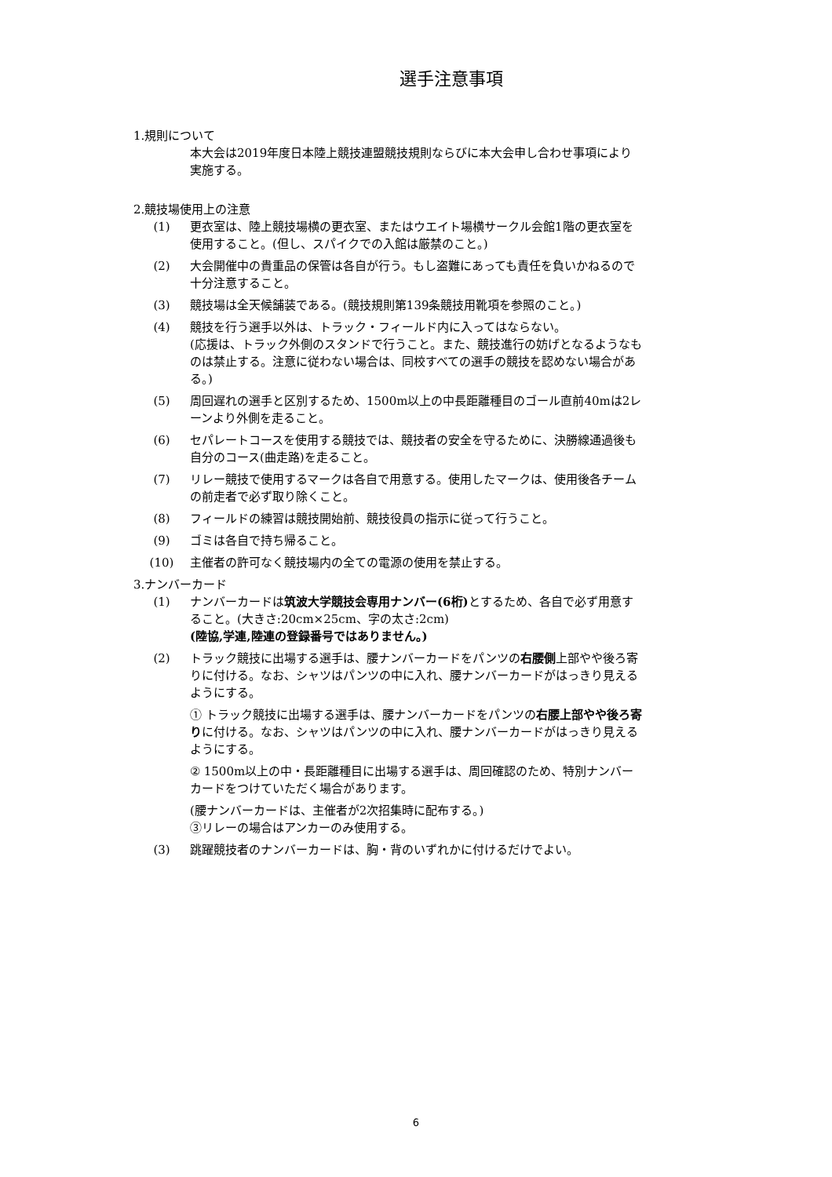選手注意事項
1.規則について
本大会は2019年度日本陸上競技連盟競技規則ならびに本大会申し合わせ事項により実施する。
2.競技場使用上の注意
(1) 更衣室は、陸上競技場横の更衣室、またはウエイト場横サークル会館1階の更衣室を使用すること。(但し、スパイクでの入館は厳禁のこと。)
(2) 大会開催中の貴重品の保管は各自が行う。もし盗難にあっても責任を負いかねるので十分注意すること。
(3) 競技場は全天候舗装である。(競技規則第139条競技用靴項を参照のこと。)
(4) 競技を行う選手以外は、トラック・フィールド内に入ってはならない。
(応援は、トラック外側のスタンドで行うこと。また、競技進行の妨げとなるようなものは禁止する。注意に従わない場合は、同校すべての選手の競技を認めない場合がある。)
(5) 周回遅れの選手と区別するため、1500m以上の中長距離種目のゴール直前40mは2レーンより外側を走ること。
(6) セパレートコースを使用する競技では、競技者の安全を守るために、決勝線通過後も自分のコース(曲走路)を走ること。
(7) リレー競技で使用するマークは各自で用意する。使用したマークは、使用後各チームの前走者で必ず取り除くこと。
(8) フィールドの練習は競技開始前、競技役員の指示に従って行うこと。
(9) ゴミは各自で持ち帰ること。
(10) 主催者の許可なく競技場内の全ての電源の使用を禁止する。
3.ナンバーカード
(1) ナンバーカードは筑波大学競技会専用ナンバー(6桁) とするため、各自で必ず用意すること。(大きさ:20cm×25cm、字の太さ:2cm)
(陸協,学連,陸連の登録番号ではありません。)
(2) トラック競技に出場する選手は、腰ナンバーカードをパンツの右腰側上部やや後ろ寄りに付ける。なお、シャツはパンツの中に入れ、腰ナンバーカードがはっきり見えるようにする。
① トラック競技に出場する選手は、腰ナンバーカードをパンツの右腰上部やや後ろ寄りに付ける。なお、シャツはパンツの中に入れ、腰ナンバーカードがはっきり見えるようにする。
② 1500m以上の中・長距離種目に出場する選手は、周回確認のため、特別ナンバーカードをつけていただく場合があります。
(腰ナンバーカードは、主催者が2次招集時に配布する。)
③リレーの場合はアンカーのみ使用する。
(3) 跳躍競技者のナンバーカードは、胸・背のいずれかに付けるだけでよい。
6